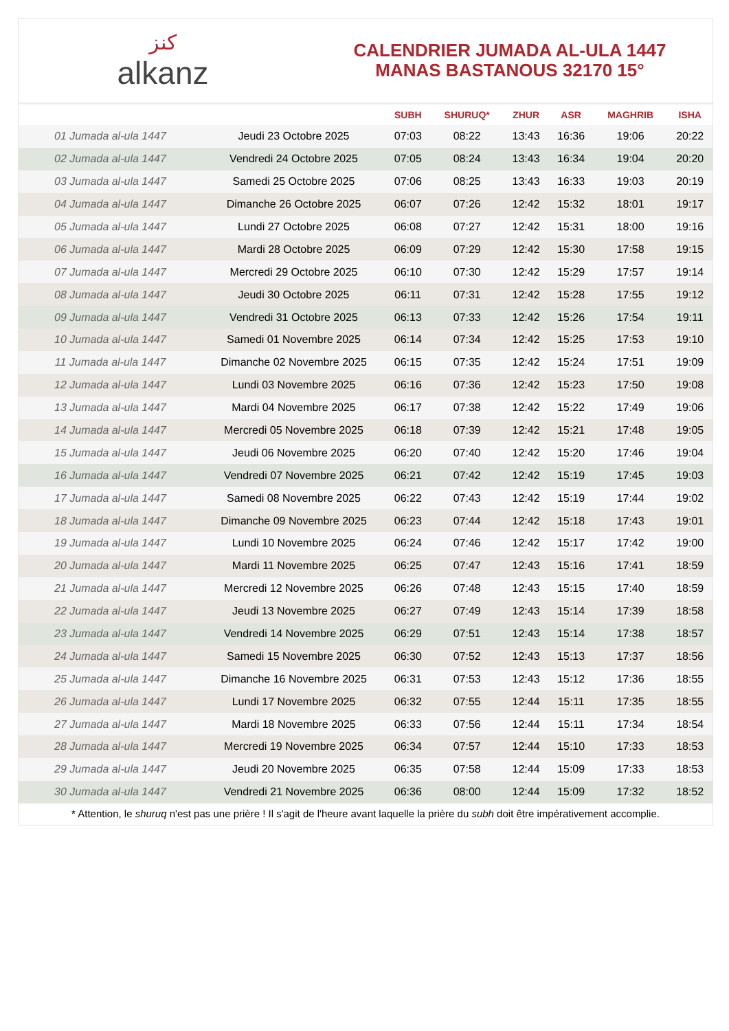ﻛﻨﺰ
alkanz
CALENDRIER JUMADA AL-ULA 1447
MANAS BASTANOUS 32170 15°
| | | SUBH | SHURUQ* | ZHUR | ASR | MAGHRIB | ISHA |
| --- | --- | --- | --- | --- | --- | --- | --- |
| 01 Jumada al-ula 1447 | Jeudi 23 Octobre 2025 | 07:03 | 08:22 | 13:43 | 16:36 | 19:06 | 20:22 |
| 02 Jumada al-ula 1447 | Vendredi 24 Octobre 2025 | 07:05 | 08:24 | 13:43 | 16:34 | 19:04 | 20:20 |
| 03 Jumada al-ula 1447 | Samedi 25 Octobre 2025 | 07:06 | 08:25 | 13:43 | 16:33 | 19:03 | 20:19 |
| 04 Jumada al-ula 1447 | Dimanche 26 Octobre 2025 | 06:07 | 07:26 | 12:42 | 15:32 | 18:01 | 19:17 |
| 05 Jumada al-ula 1447 | Lundi 27 Octobre 2025 | 06:08 | 07:27 | 12:42 | 15:31 | 18:00 | 19:16 |
| 06 Jumada al-ula 1447 | Mardi 28 Octobre 2025 | 06:09 | 07:29 | 12:42 | 15:30 | 17:58 | 19:15 |
| 07 Jumada al-ula 1447 | Mercredi 29 Octobre 2025 | 06:10 | 07:30 | 12:42 | 15:29 | 17:57 | 19:14 |
| 08 Jumada al-ula 1447 | Jeudi 30 Octobre 2025 | 06:11 | 07:31 | 12:42 | 15:28 | 17:55 | 19:12 |
| 09 Jumada al-ula 1447 | Vendredi 31 Octobre 2025 | 06:13 | 07:33 | 12:42 | 15:26 | 17:54 | 19:11 |
| 10 Jumada al-ula 1447 | Samedi 01 Novembre 2025 | 06:14 | 07:34 | 12:42 | 15:25 | 17:53 | 19:10 |
| 11 Jumada al-ula 1447 | Dimanche 02 Novembre 2025 | 06:15 | 07:35 | 12:42 | 15:24 | 17:51 | 19:09 |
| 12 Jumada al-ula 1447 | Lundi 03 Novembre 2025 | 06:16 | 07:36 | 12:42 | 15:23 | 17:50 | 19:08 |
| 13 Jumada al-ula 1447 | Mardi 04 Novembre 2025 | 06:17 | 07:38 | 12:42 | 15:22 | 17:49 | 19:06 |
| 14 Jumada al-ula 1447 | Mercredi 05 Novembre 2025 | 06:18 | 07:39 | 12:42 | 15:21 | 17:48 | 19:05 |
| 15 Jumada al-ula 1447 | Jeudi 06 Novembre 2025 | 06:20 | 07:40 | 12:42 | 15:20 | 17:46 | 19:04 |
| 16 Jumada al-ula 1447 | Vendredi 07 Novembre 2025 | 06:21 | 07:42 | 12:42 | 15:19 | 17:45 | 19:03 |
| 17 Jumada al-ula 1447 | Samedi 08 Novembre 2025 | 06:22 | 07:43 | 12:42 | 15:19 | 17:44 | 19:02 |
| 18 Jumada al-ula 1447 | Dimanche 09 Novembre 2025 | 06:23 | 07:44 | 12:42 | 15:18 | 17:43 | 19:01 |
| 19 Jumada al-ula 1447 | Lundi 10 Novembre 2025 | 06:24 | 07:46 | 12:42 | 15:17 | 17:42 | 19:00 |
| 20 Jumada al-ula 1447 | Mardi 11 Novembre 2025 | 06:25 | 07:47 | 12:43 | 15:16 | 17:41 | 18:59 |
| 21 Jumada al-ula 1447 | Mercredi 12 Novembre 2025 | 06:26 | 07:48 | 12:43 | 15:15 | 17:40 | 18:59 |
| 22 Jumada al-ula 1447 | Jeudi 13 Novembre 2025 | 06:27 | 07:49 | 12:43 | 15:14 | 17:39 | 18:58 |
| 23 Jumada al-ula 1447 | Vendredi 14 Novembre 2025 | 06:29 | 07:51 | 12:43 | 15:14 | 17:38 | 18:57 |
| 24 Jumada al-ula 1447 | Samedi 15 Novembre 2025 | 06:30 | 07:52 | 12:43 | 15:13 | 17:37 | 18:56 |
| 25 Jumada al-ula 1447 | Dimanche 16 Novembre 2025 | 06:31 | 07:53 | 12:43 | 15:12 | 17:36 | 18:55 |
| 26 Jumada al-ula 1447 | Lundi 17 Novembre 2025 | 06:32 | 07:55 | 12:44 | 15:11 | 17:35 | 18:55 |
| 27 Jumada al-ula 1447 | Mardi 18 Novembre 2025 | 06:33 | 07:56 | 12:44 | 15:11 | 17:34 | 18:54 |
| 28 Jumada al-ula 1447 | Mercredi 19 Novembre 2025 | 06:34 | 07:57 | 12:44 | 15:10 | 17:33 | 18:53 |
| 29 Jumada al-ula 1447 | Jeudi 20 Novembre 2025 | 06:35 | 07:58 | 12:44 | 15:09 | 17:33 | 18:53 |
| 30 Jumada al-ula 1447 | Vendredi 21 Novembre 2025 | 06:36 | 08:00 | 12:44 | 15:09 | 17:32 | 18:52 |
* Attention, le shuruq n'est pas une prière ! Il s'agit de l'heure avant laquelle la prière du subh doit être impérativement accomplie.